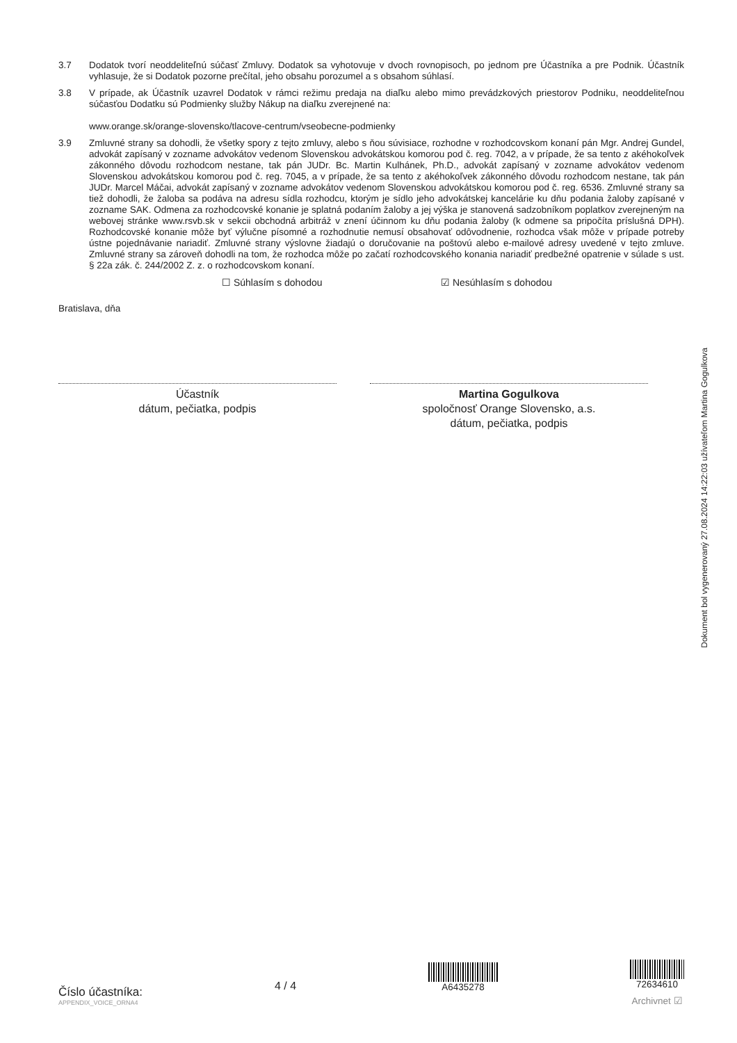3.7 Dodatok tvorí neoddeliteľnú súčasť Zmluvy. Dodatok sa vyhotovuje v dvoch rovnopisoch, po jednom pre Účastníka a pre Podnik. Účastník vyhlasuje, že si Dodatok pozorne prečítal, jeho obsahu porozumel a s obsahom súhlasí.
3.8 V prípade, ak Účastník uzavrel Dodatok v rámci režimu predaja na diaľku alebo mimo prevádzkových priestorov Podniku, neoddeliteľnou súčasťou Dodatku sú Podmienky služby Nákup na diaľku zverejnené na:
www.orange.sk/orange-slovensko/tlacove-centrum/vseobecne-podmienky
3.9 Zmluvné strany sa dohodli, že všetky spory z tejto zmluvy, alebo s ňou súvisiace, rozhodne v rozhodcovskom konaní pán Mgr. Andrej Gundel, advokát zapísaný v zozname advokátov vedenom Slovenskou advokátskou komorou pod č. reg. 7042, a v prípade, že sa tento z akéhokoľvek zákonného dôvodu rozhodcom nestane, tak pán JUDr. Bc. Martin Kulhánek, Ph.D., advokát zapísaný v zozname advokátov vedenom Slovenskou advokátskou komorou pod č. reg. 7045, a v prípade, že sa tento z akéhokoľvek zákonného dôvodu rozhodcom nestane, tak pán JUDr. Marcel Máčai, advokát zapísaný v zozname advokátov vedenom Slovenskou advokátskou komorou pod č. reg. 6536. Zmluvné strany sa tiež dohodli, že žaloba sa podáva na adresu sídla rozhodcu, ktorým je sídlo jeho advokátskej kancelárie ku dňu podania žaloby zapísané v zozname SAK. Odmena za rozhodcovské konanie je splatná podaním žaloby a jej výška je stanovená sadzobníkom poplatkov zverejneným na webovej stránke www.rsvb.sk v sekcii obchodná arbitráž v znení účinnom ku dňu podania žaloby (k odmene sa pripočíta príslušná DPH). Rozhodcovské konanie môže byť výlučne písomné a rozhodnutie nemusí obsahovať odôvodnenie, rozhodca však môže v prípade potreby ústne pojednávanie nariadiť. Zmluvné strany výslovne žiadajú o doručovanie na poštovú alebo e-mailové adresy uvedené v tejto zmluve. Zmluvné strany sa zároveň dohodli na tom, že rozhodca môže po začatí rozhodcovského konania nariadiť predbežné opatrenie v súlade s ust. § 22a zák. č. 244/2002 Z. z. o rozhodcovskom konaní.
☐ Súhlasím s dohodou ☑ Nesúhlasím s dohodou
Bratislava, dňa
Účastník
dátum, pečiatka, podpis
Martina Gogulkova
spoločnosť Orange Slovensko, a.s.
dátum, pečiatka, podpis
Dokument bol vygenerovaný 27.08.2024 14:22:03 užívateľom Martina Gogulkova
Číslo účastníka:
APPENDIX_VOICE_ORNA4
4 / 4
A6435278
72634610
Archivnet ☑